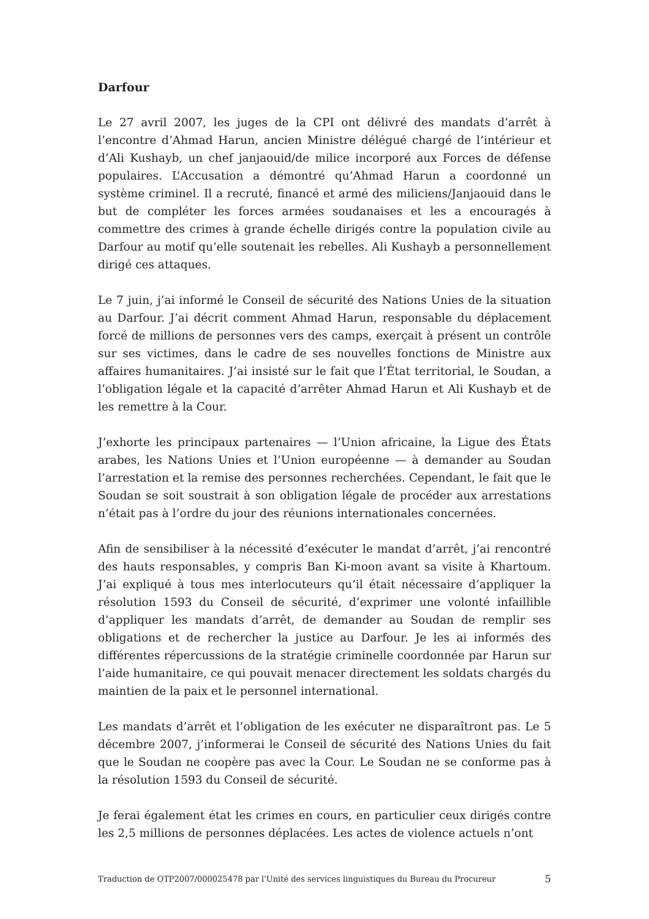Darfour
Le 27 avril 2007, les juges de la CPI ont délivré des mandats d’arrêt à l’encontre d’Ahmad Harun, ancien Ministre délégué chargé de l’intérieur et d’Ali Kushayb, un chef janjaouid/de milice incorporé aux Forces de défense populaires. L’Accusation a démontré qu’Ahmad Harun a coordonné un système criminel. Il a recruté, financé et armé des miliciens/Janjaouid dans le but de compléter les forces armées soudanaises et les a encouragés à commettre des crimes à grande échelle dirigés contre la population civile au Darfour au motif qu’elle soutenait les rebelles. Ali Kushayb a personnellement dirigé ces attaques.
Le 7 juin, j’ai informé le Conseil de sécurité des Nations Unies de la situation au Darfour. J’ai décrit comment Ahmad Harun, responsable du déplacement forcé de millions de personnes vers des camps, exerçait à présent un contrôle sur ses victimes, dans le cadre de ses nouvelles fonctions de Ministre aux affaires humanitaires. J’ai insisté sur le fait que l’État territorial, le Soudan, a l’obligation légale et la capacité d’arrêter Ahmad Harun et Ali Kushayb et de les remettre à la Cour.
J’exhorte les principaux partenaires — l’Union africaine, la Ligue des États arabes, les Nations Unies et l’Union européenne — à demander au Soudan l’arrestation et la remise des personnes recherchées. Cependant, le fait que le Soudan se soit soustrait à son obligation légale de procéder aux arrestations n’était pas à l’ordre du jour des réunions internationales concernées.
Afin de sensibiliser à la nécessité d’exécuter le mandat d’arrêt, j’ai rencontré des hauts responsables, y compris Ban Ki-moon avant sa visite à Khartoum. J’ai expliqué à tous mes interlocuteurs qu’il était nécessaire d’appliquer la résolution 1593 du Conseil de sécurité, d’exprimer une volonté infaillible d’appliquer les mandats d’arrêt, de demander au Soudan de remplir ses obligations et de rechercher la justice au Darfour. Je les ai informés des différentes répercussions de la stratégie criminelle coordonnée par Harun sur l’aide humanitaire, ce qui pouvait menacer directement les soldats chargés du maintien de la paix et le personnel international.
Les mandats d’arrêt et l’obligation de les exécuter ne disparaîtront pas. Le 5 décembre 2007, j’informerai le Conseil de sécurité des Nations Unies du fait que le Soudan ne coopère pas avec la Cour. Le Soudan ne se conforme pas à la résolution 1593 du Conseil de sécurité.
Je ferai également état les crimes en cours, en particulier ceux dirigés contre les 2,5 millions de personnes déplacées. Les actes de violence actuels n’ont
Traduction de OTP2007/000025478 par l'Unité des services linguistiques du Bureau du Procureur 5